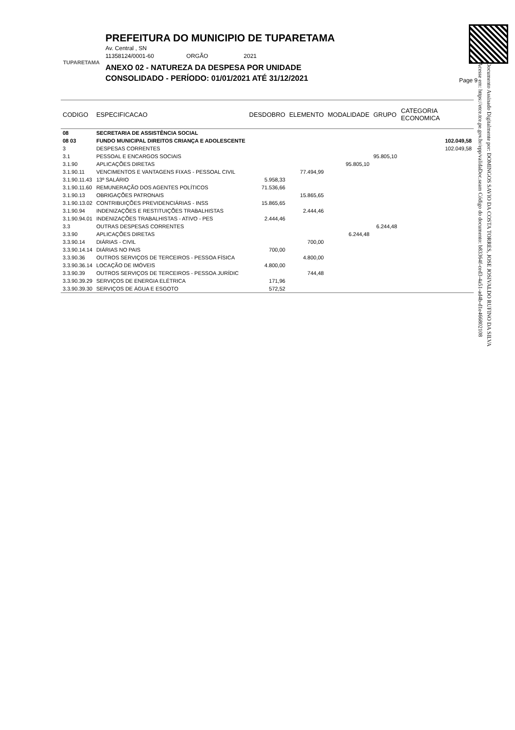TUPARETAMA
PREFEITURA DO MUNICIPIO DE TUPARETAMA
Av. Central , SN
11358124/0001-60 ORGÃO 2021
ANEXO 02 - NATUREZA DA DESPESA POR UNIDADE
CONSOLIDADO - PERÍODO: 01/01/2021 ATÉ 31/12/2021
Page 9
Documento Assinado Digitalmente por: DOMINGOS SAVIO DA COSTA TORRES, JOSE JOSIVALDO RUFINO DA SILVA
Acesse em: https://etce.tce.pe.gov.br/epp/validaDoc.seam Código do documento: b83364f-ced3-4a51-ad4b-d1e466802108
| CODIGO | ESPECIFICACAO | DESDOBRO | ELEMENTO | MODALIDADE | GRUPO | CATEGORIA ECONOMICA |
| --- | --- | --- | --- | --- | --- | --- |
| 08 | SECRETARIA DE ASSISTÊNCIA SOCIAL | | | | | |
| 08 03 | FUNDO MUNICIPAL DIREITOS CRIANÇA E ADOLESCENTE | | | | | 102.049,58 |
| 3 | DESPESAS CORRENTES | | | | | 102.049,58 |
| 3.1 | PESSOAL E ENCARGOS SOCIAIS | | | | 95.805,10 | |
| 3.1.90 | APLICAÇÕES DIRETAS | | | 95.805,10 | | |
| 3.1.90.11 | VENCIMENTOS E VANTAGENS FIXAS - PESSOAL CIVIL | | 77.494,99 | | | |
| 3.1.90.11.43 | 13º SALÁRIO | 5.958,33 | | | | |
| 3.1.90.11.60 | REMUNERAÇÃO DOS AGENTES POLÍTICOS | 71.536,66 | | | | |
| 3.1.90.13 | OBRIGAÇÕES PATRONAIS | | 15.865,65 | | | |
| 3.1.90.13.02 | CONTRIBUIÇÕES PREVIDENCIÁRIAS - INSS | 15.865,65 | | | | |
| 3.1.90.94 | INDENIZAÇÕES E RESTITUIÇÕES TRABALHISTAS | | 2.444,46 | | | |
| 3.1.90.94.01 | INDENIZAÇÕES TRABALHISTAS - ATIVO - PES | 2.444,46 | | | | |
| 3.3 | OUTRAS DESPESAS CORRENTES | | | | 6.244,48 | |
| 3.3.90 | APLICAÇÕES DIRETAS | | | 6.244,48 | | |
| 3.3.90.14 | DIÁRIAS - CIVIL | | 700,00 | | | |
| 3.3.90.14.14 | DIÁRIAS NO PAIS | 700,00 | | | | |
| 3.3.90.36 | OUTROS SERVIÇOS DE TERCEIROS - PESSOA FÍSICA | | 4.800,00 | | | |
| 3.3.90.36.14 | LOCAÇÃO DE IMÓVEIS | 4.800,00 | | | | |
| 3.3.90.39 | OUTROS SERVIÇOS DE TERCEIROS - PESSOA JURÍDIC | | 744,48 | | | |
| 3.3.90.39.29 | SERVIÇOS DE ENERGIA ELÉTRICA | 171,96 | | | | |
| 3.3.90.39.30 | SERVIÇOS DE ÁGUA E ESGOTO | 572,52 | | | | |